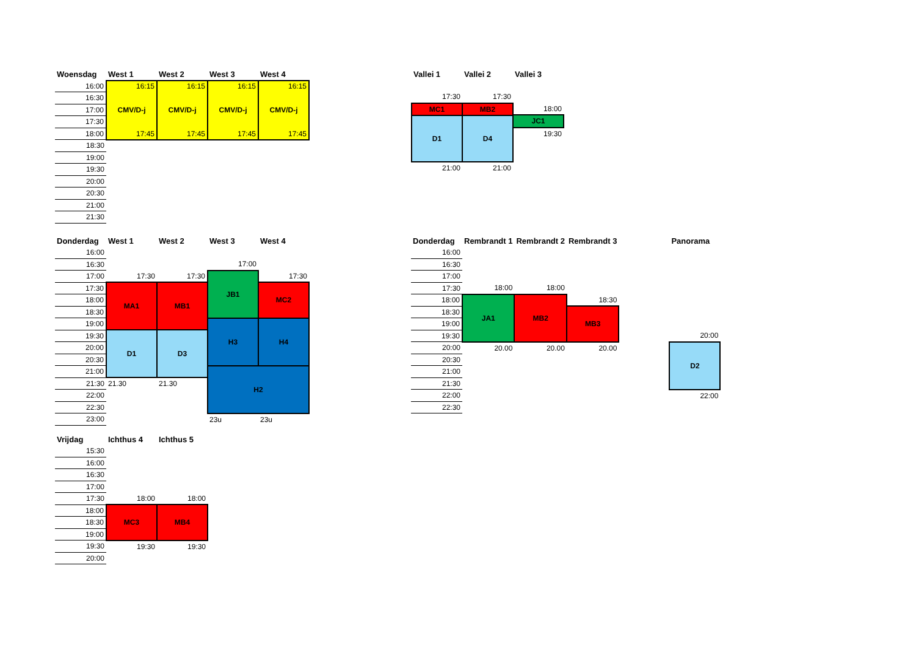| Woensdag | West 1 | West 2 | West 3 | West 4 |
| --- | --- | --- | --- | --- |
| 16:00 | 16:15 CMV/D-j 17:45 | 16:15 CMV/D-j 17:45 | 16:15 CMV/D-j 17:45 | 16:15 CMV/D-j 17:45 |
| 16:30 | | | | |
| 17:00 | | | | |
| 17:30 | | | | |
| 18:00 | | | | |
| 18:30 | | | | |
| 19:00 | | | | |
| 19:30 | | | | |
| 20:00 | | | | |
| 20:30 | | | | |
| 21:00 | | | | |
| 21:30 | | | | |
| Vallei 1 | Vallei 2 | Vallei 3 |
| --- | --- | --- |
| 17:30 | 17:30 | |
| MC1 | MB2 | 18:00 |
| | | JC1 |
| D1 | D4 | |
| | | 19:30 |
| 21:00 | 21:00 | |
| Donderdag | West 1 | West 2 | West 3 | West 4 |
| --- | --- | --- | --- | --- |
| 16:00 | | | | |
| 16:30 | | | 17:00 | |
| 17:00 | 17:30 | 17:30 | JB1 | 17:30 |
| 17:30 | MA1 | MB1 | | MC2 |
| 18:00 | | | | |
| 18:30 | | | | |
| 19:00 | | | H3 | H4 |
| 19:30 | D1 | D3 | | |
| 20:00 | | | | |
| 20:30 | | | | |
| 21:00 | | | H2 | |
| 21:30 | 21.30 | 21.30 | | |
| 22:00 | | | | |
| 22:30 | | | | |
| 23:00 | | | 23u | 23u |
| Donderdag | Rembrandt 1 | Rembrandt 2 | Rembrandt 3 | | Panorama |
| --- | --- | --- | --- | --- | --- |
| 16:00 | | | | | |
| 16:30 | | | | | |
| 17:00 | | | | | |
| 17:30 | 18:00 | 18:00 | | | |
| 18:00 | JA1 | MB2 | 18:30 | | |
| 18:30 | | | MB3 | | |
| 19:00 | | | | | |
| 19:30 | | | | | 20:00 |
| 20:00 | 20.00 | 20.00 | 20.00 | | D2 |
| 20:30 | | | | | |
| 21:00 | | | | | |
| 21:30 | | | | | |
| 22:00 | | | | | 22:00 |
| 22:30 | | | | | |
| Vrijdag | Ichthus 4 | Ichthus 5 |
| --- | --- | --- |
| 15:30 | | |
| 16:00 | | |
| 16:30 | | |
| 17:00 | | |
| 17:30 | 18:00 | 18:00 |
| 18:00 | MC3 | MB4 |
| 18:30 | | |
| 19:00 | | |
| 19:30 | 19:30 | 19:30 |
| 20:00 | | |